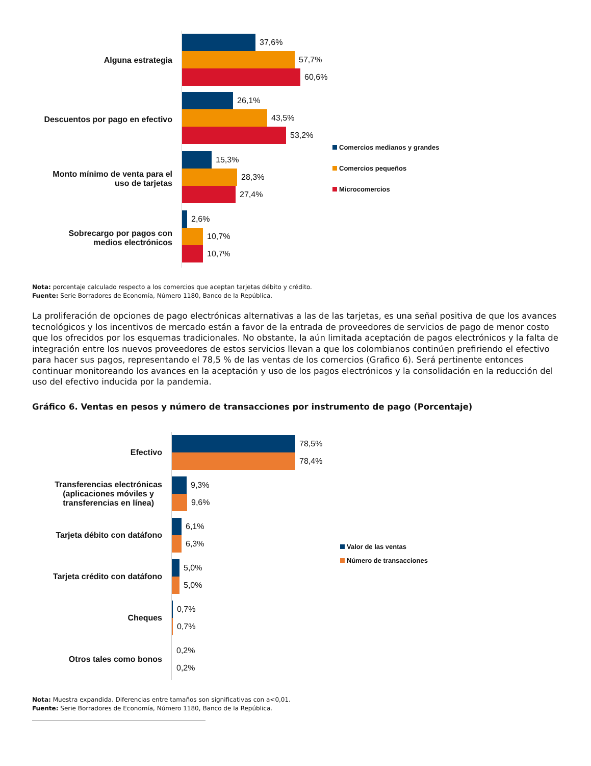Alguna estrategia
Descuentos por pago en efectivo
Monto mínimo de venta para el
uso de tarjetas
Sobrecargo por pagos con
medios electrónicos
37,6%
57,7%
60,6%
26,1%
43,5%
53,2%
15,3%
28,3%
27,4%
2,6%
10,7%
10,7%
Comercios medianos y grandes
Comercios pequeños
Microcomercios
Nota: porcentaje calculado respecto a los comercios que aceptan tarjetas débito y crédito.
Fuente: Serie Borradores de Economía, Número 1180, Banco de la República.
La proliferación de opciones de pago electrónicas alternativas a las de las tarjetas, es una señal positiva de que los avances tecnológicos y los incentivos de mercado están a favor de la entrada de proveedores de servicios de pago de menor costo que los ofrecidos por los esquemas tradicionales. No obstante, la aún limitada aceptación de pagos electrónicos y la falta de integración entre los nuevos proveedores de estos servicios llevan a que los colombianos continúen prefiriendo el efectivo para hacer sus pagos, representando el 78,5 % de las ventas de los comercios (Grafico 6). Será pertinente entonces continuar monitoreando los avances en la aceptación y uso de los pagos electrónicos y la consolidación en la reducción del uso del efectivo inducida por la pandemia.
Gráfico 6. Ventas en pesos y número de transacciones por instrumento de pago (Porcentaje)
Efectivo
Transferencias electrónicas
(aplicaciones móviles y
transferencias en línea)
Tarjeta débito con datáfono
Tarjeta crédito con datáfono
Cheques
Otros tales como bonos
78,5%
78,4%
9,3%
9,6%
6,1%
6,3%
5,0%
5,0%
0,7%
0,7%
0,2%
0,2%
Valor de las ventas
Número de transacciones
Nota: Muestra expandida. Diferencias entre tamaños son significativas con a<0,01.
Fuente: Serie Borradores de Economía, Número 1180, Banco de la República.